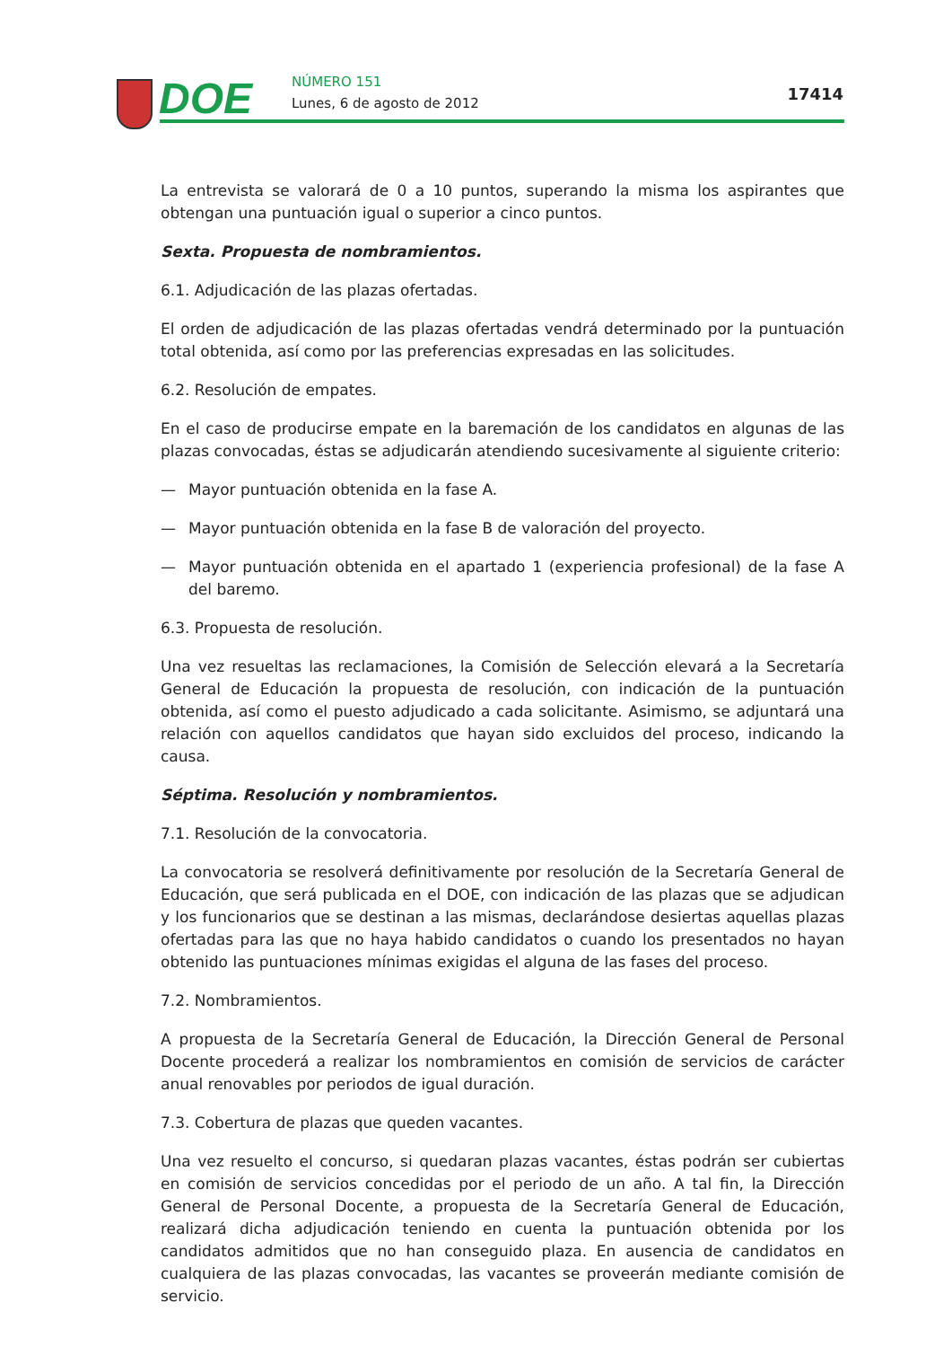DOE NÚMERO 151
Lunes, 6 de agosto de 2012 17414
La entrevista se valorará de 0 a 10 puntos, superando la misma los aspirantes que obtengan una puntuación igual o superior a cinco puntos.
Sexta. Propuesta de nombramientos.
6.1. Adjudicación de las plazas ofertadas.
El orden de adjudicación de las plazas ofertadas vendrá determinado por la puntuación total obtenida, así como por las preferencias expresadas en las solicitudes.
6.2. Resolución de empates.
En el caso de producirse empate en la baremación de los candidatos en algunas de las plazas convocadas, éstas se adjudicarán atendiendo sucesivamente al siguiente criterio:
— Mayor puntuación obtenida en la fase A.
— Mayor puntuación obtenida en la fase B de valoración del proyecto.
— Mayor puntuación obtenida en el apartado 1 (experiencia profesional) de la fase A del baremo.
6.3. Propuesta de resolución.
Una vez resueltas las reclamaciones, la Comisión de Selección elevará a la Secretaría General de Educación la propuesta de resolución, con indicación de la puntuación obtenida, así como el puesto adjudicado a cada solicitante. Asimismo, se adjuntará una relación con aquellos candidatos que hayan sido excluidos del proceso, indicando la causa.
Séptima. Resolución y nombramientos.
7.1. Resolución de la convocatoria.
La convocatoria se resolverá definitivamente por resolución de la Secretaría General de Educación, que será publicada en el DOE, con indicación de las plazas que se adjudican y los funcionarios que se destinan a las mismas, declarándose desiertas aquellas plazas ofertadas para las que no haya habido candidatos o cuando los presentados no hayan obtenido las puntuaciones mínimas exigidas el alguna de las fases del proceso.
7.2. Nombramientos.
A propuesta de la Secretaría General de Educación, la Dirección General de Personal Docente procederá a realizar los nombramientos en comisión de servicios de carácter anual renovables por periodos de igual duración.
7.3. Cobertura de plazas que queden vacantes.
Una vez resuelto el concurso, si quedaran plazas vacantes, éstas podrán ser cubiertas en comisión de servicios concedidas por el periodo de un año. A tal fin, la Dirección General de Personal Docente, a propuesta de la Secretaría General de Educación, realizará dicha adjudicación teniendo en cuenta la puntuación obtenida por los candidatos admitidos que no han conseguido plaza. En ausencia de candidatos en cualquiera de las plazas convocadas, las vacantes se proveerán mediante comisión de servicio.